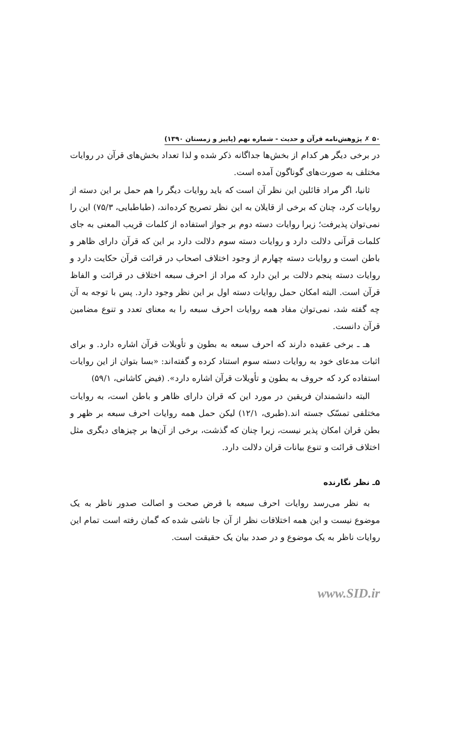۵۰ ✗ پژوهش‌نامه قرآن و حدیث - شماره نهم (پاییز و زمستان ۱۳۹۰)
در برخی دیگر هر کدام از بخش‌ها جداگانه ذکر شده و لذا تعداد بخش‌های قرآن در روایات مختلف به صورت‌های گوناگون آمده است.
ثانیا، اگر مراد قائلین این نظر آن است که باید روایات دیگر را هم حمل بر این دسته از روایات کرد، چنان که برخی از قایلان به این نظر تصریح کرده‌اند، (طباطبایی، ۷۵/۳) این را نمی‌توان پذیرفت؛ زیرا روایات دسته دوم بر جواز استفاده از کلمات قریب المعنی به جای کلمات قرآنی دلالت دارد و روایات دسته سوم دلالت دارد بر این که قرآن دارای ظاهر و باطن است و روایات دسته چهارم از وجود اختلاف اصحاب در قرائت قرآن حکایت دارد و روایات دسته پنجم دلالت بر این دارد که مراد از احرف سبعه اختلاف در قرائت و الفاظ قرآن است. البته امکان حمل روایات دسته اول بر این نظر وجود دارد. پس با توجه به آن چه گفته شد، نمی‌توان مفاد همه روایات احرف سبعه را به معنای تعدد و تنوع مضامین قرآن دانست.
هـ ـ برخی عقیده دارند که احرف سبعه به بطون و تأویلات قرآن اشاره دارد. و برای اثبات مدعای خود به روایات دسته سوم استناد کرده و گفته‌اند: «بسا بتوان از این روایات استفاده کرد که حروف به بطون و تأویلات قرآن اشاره دارد». (فیض کاشانی، ۵۹/۱)
البته دانشمندان فریقین در مورد این که قران دارای ظاهر و باطن است، به روایات مختلفی تمسّک جسته اند.(طبری، ۱۲/۱) لیکن حمل همه روایات احرف سبعه بر ظهر و بطن قران امکان پذیر نیست، زیرا چنان که گذشت، برخی از آن‌ها بر چیزهای دیگری مثل اختلاف قرائت و تنوع بیانات قران دلالت دارد.
۵ـ نظر نگارنده
به نظر می‌رسد روایات احرف سبعه با فرض صحت و اصالت صدور ناظر به یک موضوع نیست و این همه اختلافات نظر از آن جا ناشی شده که گمان رفته است تمام این روایات ناظر به یک موضوع و در صدد بیان یک حقیقت است.
www.SID.ir